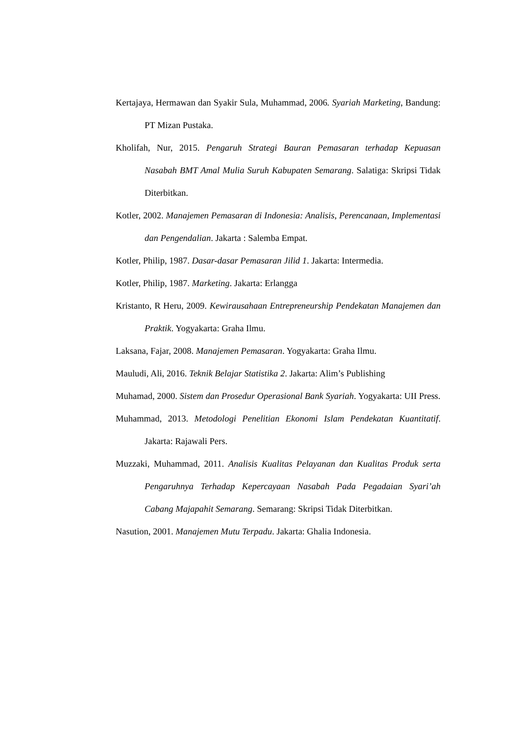Kertajaya, Hermawan dan Syakir Sula, Muhammad, 2006. Syariah Marketing, Bandung: PT Mizan Pustaka.
Kholifah, Nur, 2015. Pengaruh Strategi Bauran Pemasaran terhadap Kepuasan Nasabah BMT Amal Mulia Suruh Kabupaten Semarang. Salatiga: Skripsi Tidak Diterbitkan.
Kotler, 2002. Manajemen Pemasaran di Indonesia: Analisis, Perencanaan, Implementasi dan Pengendalian. Jakarta : Salemba Empat.
Kotler, Philip, 1987. Dasar-dasar Pemasaran Jilid 1. Jakarta: Intermedia.
Kotler, Philip, 1987. Marketing. Jakarta: Erlangga
Kristanto, R Heru, 2009. Kewirausahaan Entrepreneurship Pendekatan Manajemen dan Praktik. Yogyakarta: Graha Ilmu.
Laksana, Fajar, 2008. Manajemen Pemasaran. Yogyakarta: Graha Ilmu.
Mauludi, Ali, 2016. Teknik Belajar Statistika 2. Jakarta: Alim’s Publishing
Muhamad, 2000. Sistem dan Prosedur Operasional Bank Syariah. Yogyakarta: UII Press.
Muhammad, 2013. Metodologi Penelitian Ekonomi Islam Pendekatan Kuantitatif. Jakarta: Rajawali Pers.
Muzzaki, Muhammad, 2011. Analisis Kualitas Pelayanan dan Kualitas Produk serta Pengaruhnya Terhadap Kepercayaan Nasabah Pada Pegadaian Syari’ah Cabang Majapahit Semarang. Semarang: Skripsi Tidak Diterbitkan.
Nasution, 2001. Manajemen Mutu Terpadu. Jakarta: Ghalia Indonesia.